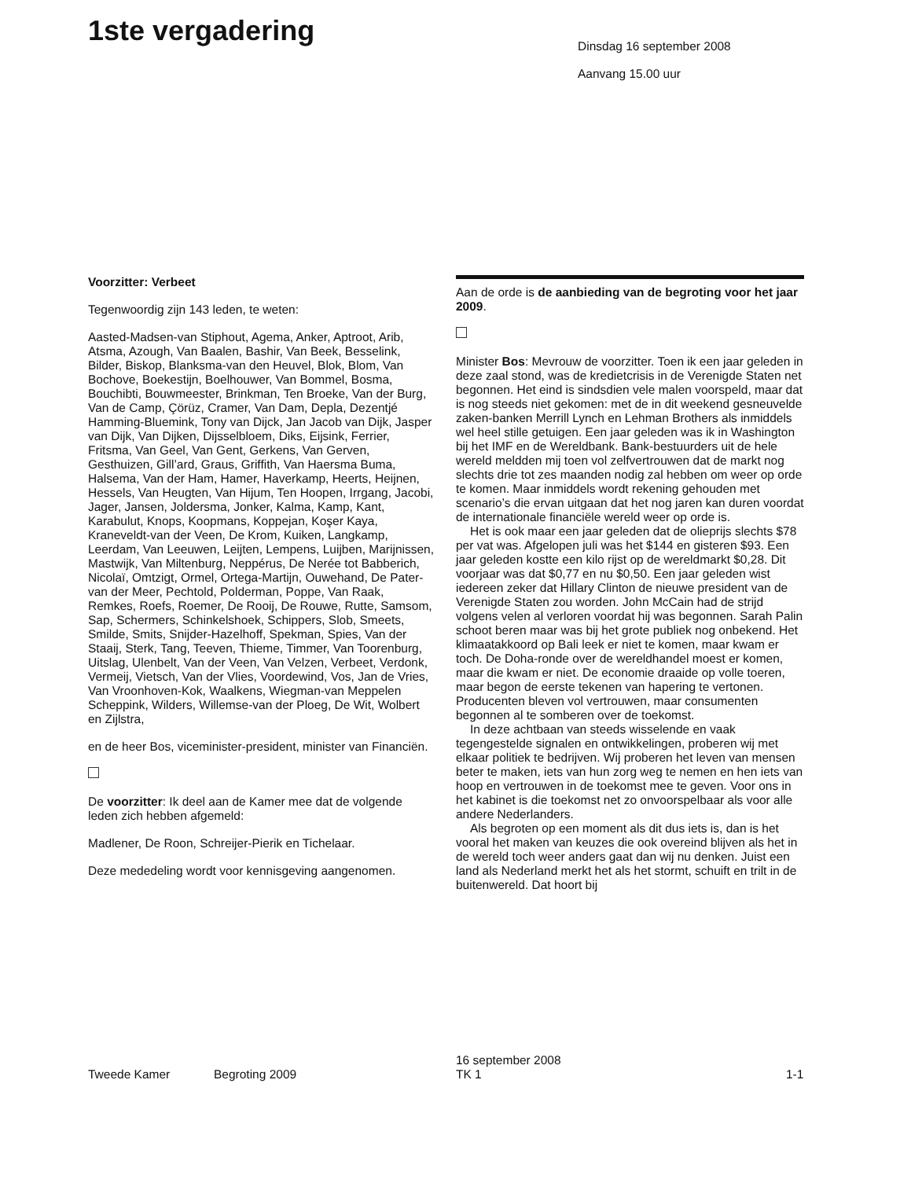1ste vergadering
Dinsdag 16 september 2008
Aanvang 15.00 uur
Voorzitter: Verbeet
Tegenwoordig zijn 143 leden, te weten:
Aasted-Madsen-van Stiphout, Agema, Anker, Aptroot, Arib, Atsma, Azough, Van Baalen, Bashir, Van Beek, Besselink, Bilder, Biskop, Blanksma-van den Heuvel, Blok, Blom, Van Bochove, Boekestijn, Boelhouwer, Van Bommel, Bosma, Bouchibti, Bouwmeester, Brinkman, Ten Broeke, Van der Burg, Van de Camp, Çörüz, Cramer, Van Dam, Depla, Dezentjé Hamming-Bluemink, Tony van Dijck, Jan Jacob van Dijk, Jasper van Dijk, Van Dijken, Dijsselbloem, Diks, Eijsink, Ferrier, Fritsma, Van Geel, Van Gent, Gerkens, Van Gerven, Gesthuizen, Gill’ard, Graus, Griffith, Van Haersma Buma, Halsema, Van der Ham, Hamer, Haverkamp, Heerts, Heijnen, Hessels, Van Heugten, Van Hijum, Ten Hoopen, Irrgang, Jacobi, Jager, Jansen, Joldersma, Jonker, Kalma, Kamp, Kant, Karabulut, Knops, Koopmans, Koppejan, Koşer Kaya, Kraneveldt-van der Veen, De Krom, Kuiken, Langkamp, Leerdam, Van Leeuwen, Leijten, Lempens, Luijben, Marijnissen, Mastwijk, Van Miltenburg, Neppérus, De Nerée tot Babberich, Nicolaï, Omtzigt, Ormel, Ortega-Martijn, Ouwehand, De Pater-van der Meer, Pechtold, Polderman, Poppe, Van Raak, Remkes, Roefs, Roemer, De Rooij, De Rouwe, Rutte, Samsom, Sap, Schermers, Schinkelshoek, Schippers, Slob, Smeets, Smilde, Smits, Snijder-Hazelhoff, Spekman, Spies, Van der Staaij, Sterk, Tang, Teeven, Thieme, Timmer, Van Toorenburg, Uitslag, Ulenbelt, Van der Veen, Van Velzen, Verbeet, Verdonk, Vermeij, Vietsch, Van der Vlies, Voordewind, Vos, Jan de Vries, Van Vroonhoven-Kok, Waalkens, Wiegman-van Meppelen Scheppink, Wilders, Willemse-van der Ploeg, De Wit, Wolbert en Zijlstra,
en de heer Bos, viceminister-president, minister van Financiën.
De voorzitter: Ik deel aan de Kamer mee dat de volgende leden zich hebben afgemeld:
Madlener, De Roon, Schreijer-Pierik en Tichelaar.
Deze mededeling wordt voor kennisgeving aangenomen.
Aan de orde is de aanbieding van de begroting voor het jaar 2009.
Minister Bos: Mevrouw de voorzitter. Toen ik een jaar geleden in deze zaal stond, was de kredietcrisis in de Verenigde Staten net begonnen. Het eind is sindsdien vele malen voorspeld, maar dat is nog steeds niet gekomen: met de in dit weekend gesneuvelde zaken-banken Merrill Lynch en Lehman Brothers als inmiddels wel heel stille getuigen. Een jaar geleden was ik in Washington bij het IMF en de Wereldbank. Bank-bestuurders uit de hele wereld meldden mij toen vol zelfvertrouwen dat de markt nog slechts drie tot zes maanden nodig zal hebben om weer op orde te komen. Maar inmiddels wordt rekening gehouden met scenario’s die ervan uitgaan dat het nog jaren kan duren voordat de internationale financiële wereld weer op orde is.
Het is ook maar een jaar geleden dat de olieprijs slechts $78 per vat was. Afgelopen juli was het $144 en gisteren $93. Een jaar geleden kostte een kilo rijst op de wereldmarkt $0,28. Dit voorjaar was dat $0,77 en nu $0,50. Een jaar geleden wist iedereen zeker dat Hillary Clinton de nieuwe president van de Verenigde Staten zou worden. John McCain had de strijd volgens velen al verloren voordat hij was begonnen. Sarah Palin schoot beren maar was bij het grote publiek nog onbekend. Het klimaatakkoord op Bali leek er niet te komen, maar kwam er toch. De Doha-ronde over de wereldhandel moest er komen, maar die kwam er niet. De economie draaide op volle toeren, maar begon de eerste tekenen van hapering te vertonen. Producenten bleven vol vertrouwen, maar consumenten begonnen al te somberen over de toekomst.
In deze achtbaan van steeds wisselende en vaak tegengestelde signalen en ontwikkelingen, proberen wij met elkaar politiek te bedrijven. Wij proberen het leven van mensen beter te maken, iets van hun zorg weg te nemen en hen iets van hoop en vertrouwen in de toekomst mee te geven. Voor ons in het kabinet is die toekomst net zo onvoorspelbaar als voor alle andere Nederlanders.
Als begroten op een moment als dit dus iets is, dan is het vooral het maken van keuzes die ook overeind blijven als het in de wereld toch weer anders gaat dan wij nu denken. Juist een land als Nederland merkt het als het stormt, schuift en trilt in de buitenwereld. Dat hoort bij
Tweede Kamer Begroting 2009
16 september 2008
TK 1
1-1